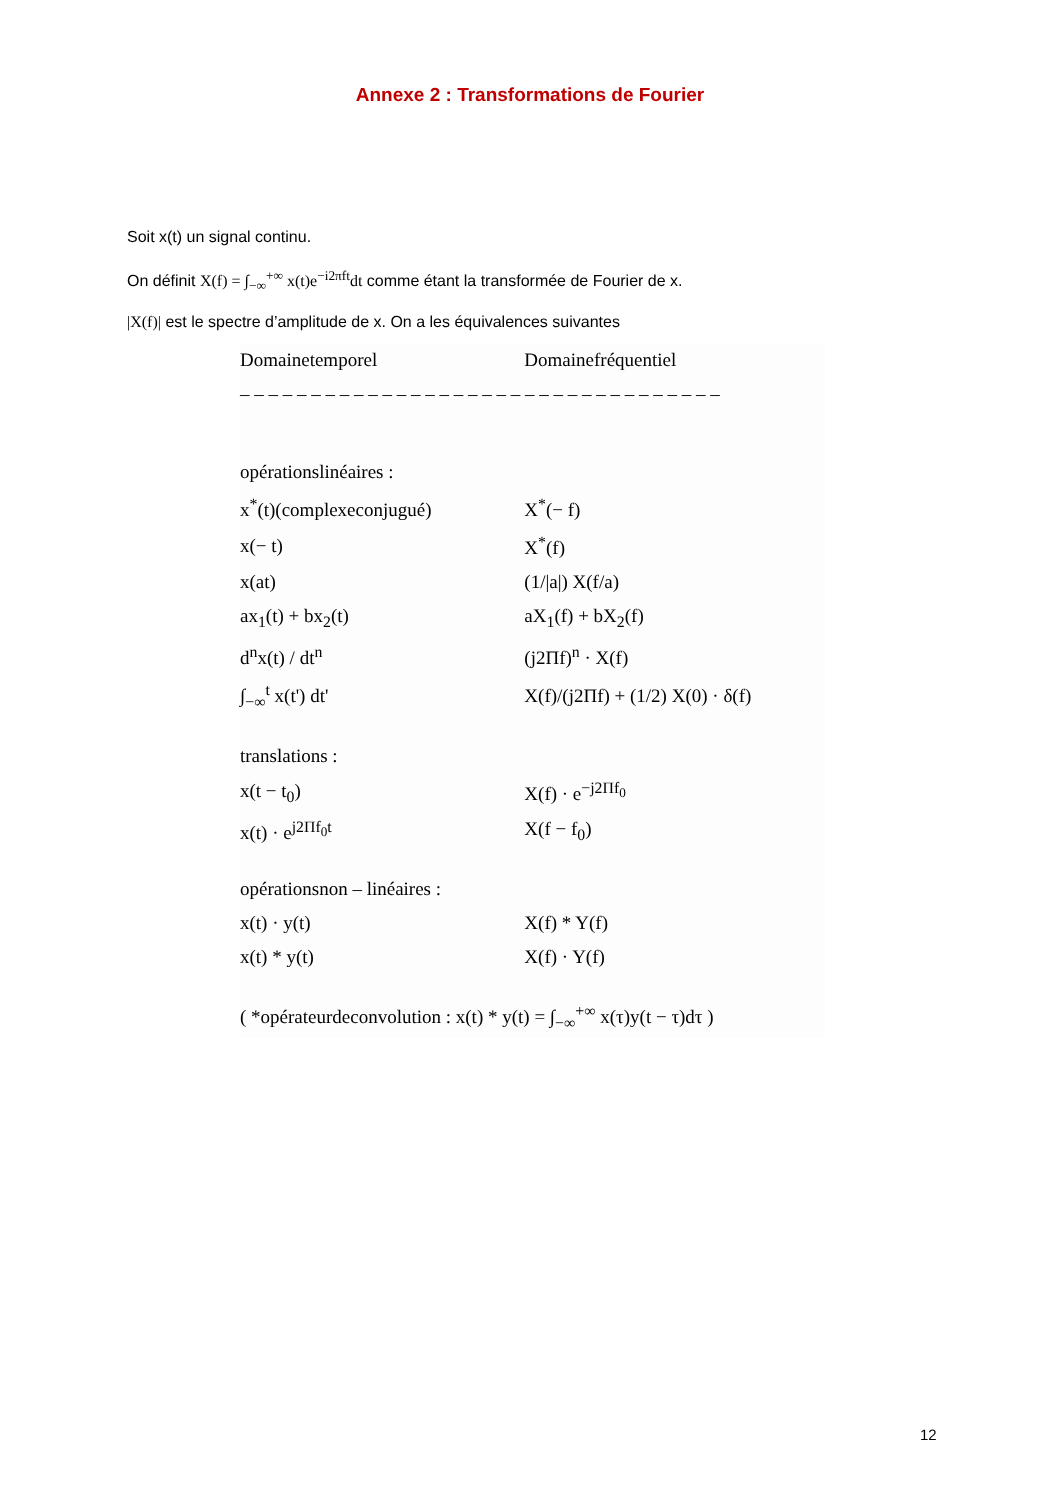Annexe 2 : Transformations de Fourier
Soit x(t) un signal continu.
On définit X(f) = ∫<sub>−∞</sub><sup>+∞</sup> x(t)e<sup>−i2πft</sup>dt comme étant la transformée de Fourier de x.
|X(f)| est le spectre d’amplitude de x. On a les équivalences suivantes
| Domainetemporel | Domainefréquentiel |
| --- | --- |
| – – – – – – – – – – – – – – – – – – – – – – – – – – – – – – – – – – | |
| opérationslinéaires : | |
| x<sup>*</sup>(t)(complexeconjugué) | X<sup>*</sup>(− f) |
| x(− t) | X<sup>*</sup>(f) |
| x(at) | (1//a/) X(f/a) |
| ax<sub>1</sub>(t) + bx<sub>2</sub>(t) | aX<sub>1</sub>(f) + bX<sub>2</sub>(f) |
| d<sup>n</sup>x(t) / dt<sup>n</sup> | (j2Πf)<sup>n</sup> · X(f) |
| ∫<sub>−∞</sub><sup>t</sup> x(t') dt' | X(f)/(j2Πf) + (1/2) X(0) · δ(f) |
| translations : | |
| x(t − t<sub>0</sub>) | X(f) · e<sup>−j2Πf<sub>0</sub></sup> |
| x(t) · e<sup>j2Πf<sub>0</sub>t</sup> | X(f − f<sub>0</sub>) |
| opérationsnon – linéaires : | |
| x(t) · y(t) | X(f) * Y(f) |
| x(t) * y(t) | X(f) · Y(f) |
| ( *opérateurdeconvolution : x(t) * y(t) = ∫<sub>−∞</sub><sup>+∞</sup> x(τ)y(t − τ)dτ ) | |
12